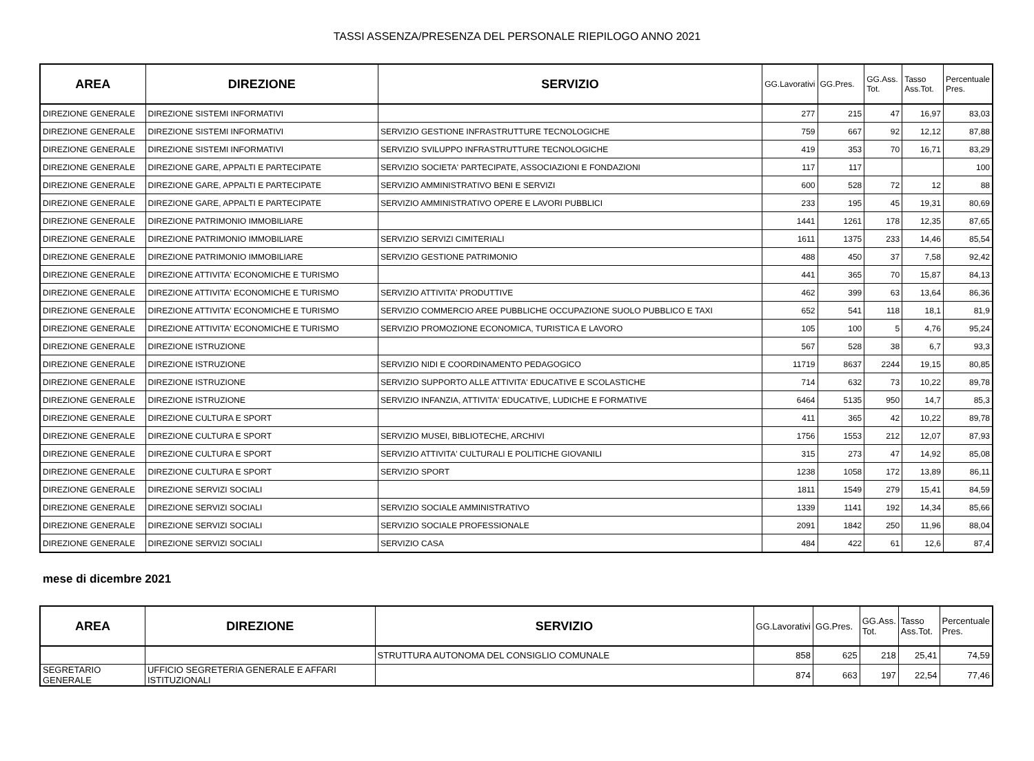TASSI ASSENZA/PRESENZA DEL PERSONALE RIEPILOGO ANNO 2021
| AREA | DIREZIONE | SERVIZIO | GG.Lavorativi | GG.Pres. | GG.Ass. Tot. | Tasso Ass.Tot. | Percentuale Pres. |
| --- | --- | --- | --- | --- | --- | --- | --- |
| DIREZIONE GENERALE | DIREZIONE SISTEMI INFORMATIVI | | 277 | 215 | 47 | 16,97 | 83,03 |
| DIREZIONE GENERALE | DIREZIONE SISTEMI INFORMATIVI | SERVIZIO GESTIONE INFRASTRUTTURE TECNOLOGICHE | 759 | 667 | 92 | 12,12 | 87,88 |
| DIREZIONE GENERALE | DIREZIONE SISTEMI INFORMATIVI | SERVIZIO SVILUPPO INFRASTRUTTURE TECNOLOGICHE | 419 | 353 | 70 | 16,71 | 83,29 |
| DIREZIONE GENERALE | DIREZIONE GARE, APPALTI E PARTECIPATE | SERVIZIO SOCIETA' PARTECIPATE, ASSOCIAZIONI E FONDAZIONI | 117 | 117 | | | 100 |
| DIREZIONE GENERALE | DIREZIONE GARE, APPALTI E PARTECIPATE | SERVIZIO AMMINISTRATIVO BENI E SERVIZI | 600 | 528 | 72 | 12 | 88 |
| DIREZIONE GENERALE | DIREZIONE GARE, APPALTI E PARTECIPATE | SERVIZIO AMMINISTRATIVO OPERE E LAVORI PUBBLICI | 233 | 195 | 45 | 19,31 | 80,69 |
| DIREZIONE GENERALE | DIREZIONE PATRIMONIO IMMOBILIARE | | 1441 | 1261 | 178 | 12,35 | 87,65 |
| DIREZIONE GENERALE | DIREZIONE PATRIMONIO IMMOBILIARE | SERVIZIO SERVIZI CIMITERIALI | 1611 | 1375 | 233 | 14,46 | 85,54 |
| DIREZIONE GENERALE | DIREZIONE PATRIMONIO IMMOBILIARE | SERVIZIO GESTIONE PATRIMONIO | 488 | 450 | 37 | 7,58 | 92,42 |
| DIREZIONE GENERALE | DIREZIONE ATTIVITA' ECONOMICHE E TURISMO | | 441 | 365 | 70 | 15,87 | 84,13 |
| DIREZIONE GENERALE | DIREZIONE ATTIVITA' ECONOMICHE E TURISMO | SERVIZIO ATTIVITA' PRODUTTIVE | 462 | 399 | 63 | 13,64 | 86,36 |
| DIREZIONE GENERALE | DIREZIONE ATTIVITA' ECONOMICHE E TURISMO | SERVIZIO COMMERCIO AREE PUBBLICHE OCCUPAZIONE SUOLO PUBBLICO E TAXI | 652 | 541 | 118 | 18,1 | 81,9 |
| DIREZIONE GENERALE | DIREZIONE ATTIVITA' ECONOMICHE E TURISMO | SERVIZIO PROMOZIONE ECONOMICA, TURISTICA E LAVORO | 105 | 100 | 5 | 4,76 | 95,24 |
| DIREZIONE GENERALE | DIREZIONE ISTRUZIONE | | 567 | 528 | 38 | 6,7 | 93,3 |
| DIREZIONE GENERALE | DIREZIONE ISTRUZIONE | SERVIZIO NIDI E COORDINAMENTO PEDAGOGICO | 11719 | 8637 | 2244 | 19,15 | 80,85 |
| DIREZIONE GENERALE | DIREZIONE ISTRUZIONE | SERVIZIO SUPPORTO ALLE ATTIVITA' EDUCATIVE E SCOLASTICHE | 714 | 632 | 73 | 10,22 | 89,78 |
| DIREZIONE GENERALE | DIREZIONE ISTRUZIONE | SERVIZIO INFANZIA, ATTIVITA' EDUCATIVE, LUDICHE E FORMATIVE | 6464 | 5135 | 950 | 14,7 | 85,3 |
| DIREZIONE GENERALE | DIREZIONE CULTURA E SPORT | | 411 | 365 | 42 | 10,22 | 89,78 |
| DIREZIONE GENERALE | DIREZIONE CULTURA E SPORT | SERVIZIO MUSEI, BIBLIOTECHE, ARCHIVI | 1756 | 1553 | 212 | 12,07 | 87,93 |
| DIREZIONE GENERALE | DIREZIONE CULTURA E SPORT | SERVIZIO ATTIVITA' CULTURALI E POLITICHE GIOVANILI | 315 | 273 | 47 | 14,92 | 85,08 |
| DIREZIONE GENERALE | DIREZIONE CULTURA E SPORT | SERVIZIO SPORT | 1238 | 1058 | 172 | 13,89 | 86,11 |
| DIREZIONE GENERALE | DIREZIONE SERVIZI SOCIALI | | 1811 | 1549 | 279 | 15,41 | 84,59 |
| DIREZIONE GENERALE | DIREZIONE SERVIZI SOCIALI | SERVIZIO SOCIALE AMMINISTRATIVO | 1339 | 1141 | 192 | 14,34 | 85,66 |
| DIREZIONE GENERALE | DIREZIONE SERVIZI SOCIALI | SERVIZIO SOCIALE PROFESSIONALE | 2091 | 1842 | 250 | 11,96 | 88,04 |
| DIREZIONE GENERALE | DIREZIONE SERVIZI SOCIALI | SERVIZIO CASA | 484 | 422 | 61 | 12,6 | 87,4 |
mese di dicembre 2021
| AREA | DIREZIONE | SERVIZIO | GG.Lavorativi | GG.Pres. | GG.Ass. Tot. | Tasso Ass.Tot. | Percentuale Pres. |
| --- | --- | --- | --- | --- | --- | --- | --- |
| | | STRUTTURA AUTONOMA DEL CONSIGLIO COMUNALE | 858 | 625 | 218 | 25,41 | 74,59 |
| SEGRETARIO GENERALE | UFFICIO SEGRETERIA GENERALE E AFFARI ISTITUZIONALI | | 874 | 663 | 197 | 22,54 | 77,46 |